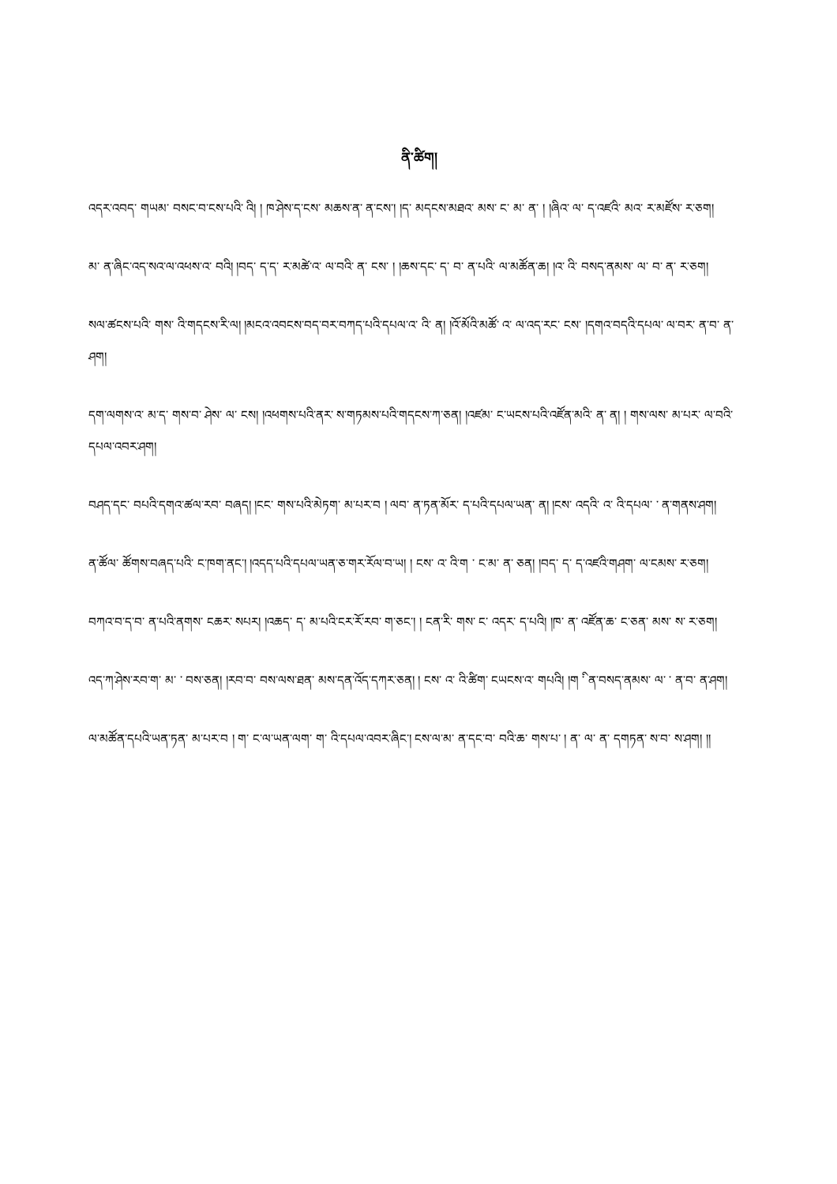ནི་ཚིག།
འདར་འབད་ གཡམ་ བསང་བ་ངས་པའི་ འི། ། ཁ་ཤེས་ད་ངས་ མཆས་ན་ ན་ངས་། །ད་ མདངས་མཐའ་ མས་ ང་ མ་ ན་ ། །ཞིའ་ ལ་ ད་འཛའི་ མའ་ ར་མཛོས་ ར་ཅག།
མ་ ན་ཞིང་འད་སའ་ལ་འཕས་འ་ བའི། །བད་ ད་ད་ ར་མཚེ་འ་ ལ་བའི་ ན་ ངས་ ། །ཆས་དང་ ད་ བ་ ན་པའི་ ལ་མཚོན་ཆ། །འ་ འི་ བསད་ནམས་ ལ་ བ་ ན་ ར་ཅག།
སལ་ཚངས་པའི་ གས་ འི་གདངས་རི་ལ། །མངའ་འབངས་བད་བར་བཀད་པའི་དཔལ་འ་ འི་ ན། །འོ་མོའི་མཚོ་ འ་ ལ་འད་རང་ ངས་ །དགའ་བདའི་དཔལ་ ལ་བར་ ན་བ་ ན་ཤག།
དག་ལགས་འ་ མ་ད་ གས་བ་ ཤེས་ ལ་ ངས། །འཕགས་པའི་ནར་ ས་གཏམས་པའི་གདངས་ཀ་ཅན། །འཛམ་ ང་ཡངས་པའི་འཛོན་མའི་ ན་ ན། ། གས་ལས་ མ་པར་ ལ་བའི་དཔལ་འབར་ཤག།
བཤད་དང་ བཔའི་དགའ་ཚལ་རབ་ བཞད། །ངང་ གས་པའི་མེཏག་ མ་པར་བ ། ལབ་ ན་ཏན་མོར་ ད་པའི་དཔལ་ཡན་ ན། །ངས་ འདའི་ འ་ འི་དཔལ་ ་ ན་གནས་ཤག།
ན་ཚོལ་ ཚོགས་བཞད་པའི་ ང་ཁག་ནང་། །འདད་པའི་དཔལ་ཡན་ཅ་གར་རོལ་བ་ཡ། ། ངས་ འ་ འི་ག ་ ང་མ་ ན་ ཅན། །བད་ ད་ ད་འཛའི་གཤག་ ལ་ངམས་ ར་ཅག།
བཀའ་བ་ད་བ་ ན་པའི་ནགས་ ངཆར་ སཔར། །འཆད་ ད་ མ་པའི་ངར་རོ་རབ་ ག་ཅང་། ། ངན་རི་ གས་ ང་ འདར་ ད་པའི། །ཁ་ ན་ འཛོན་ཆ་ ང་ཅན་ མས་ ས་ ར་ཅག།
འད་ཀ་ཤེས་རབ་ག་ མ་ ་ བས་ཅན། །རབ་བ་ བས་ལས་ཐན་ མས་དན་འོད་དཀར་ཅན། ། ངས་ འ་ འི་ཚིག་ ངཡངས་འ་ གཔའི། །ག ི་ ན་བསད་ནམས་ ལ་ ་ ན་བ་ ན་ཤག།
ལ་མཚོན་དཔའི་ཡན་ཏན་ མ་པར་བ ། ག་ ང་ལ་ཡན་ལག་ ག་ འི་དཔལ་འབར་ཞིང་། ངས་ལ་མ་ ན་དང་བ་ བའི་ཆ་ གས་པ་ ། ན་ ལ་ ན་ དགཏན་ ས་བ་ ས་ཤག། །།